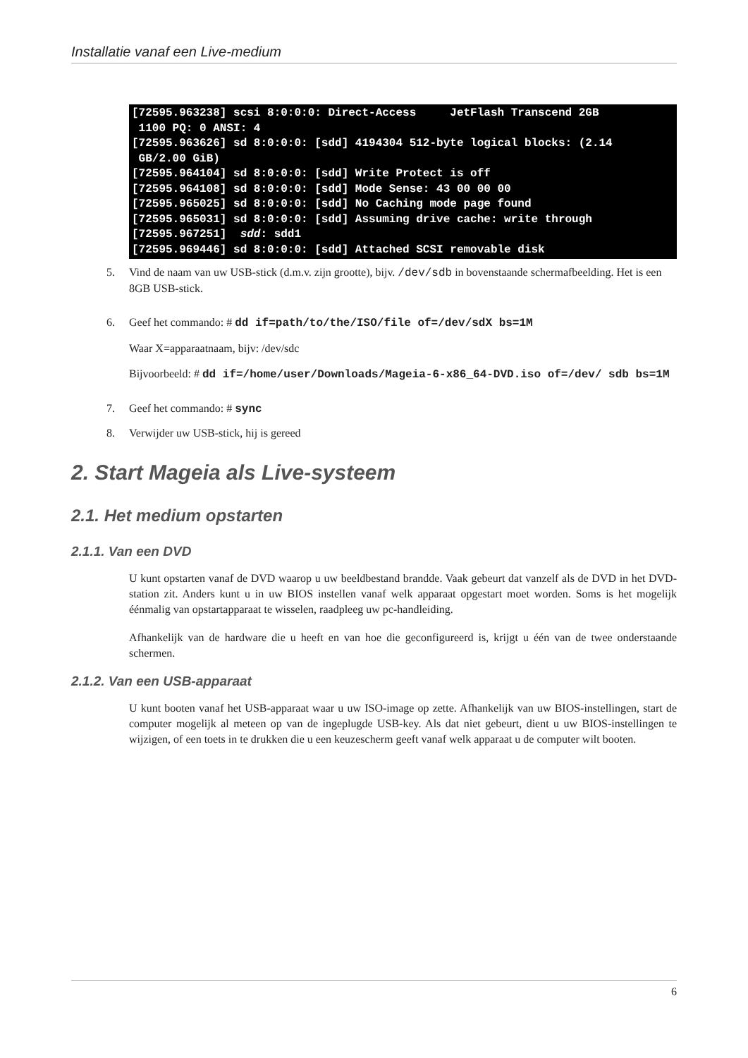Installatie vanaf een Live-medium
[72595.963238] scsi 8:0:0:0: Direct-Access     JetFlash Transcend 2GB
 1100 PQ: 0 ANSI: 4
[72595.963626] sd 8:0:0:0: [sdd] 4194304 512-byte logical blocks: (2.14
 GB/2.00 GiB)
[72595.964104] sd 8:0:0:0: [sdd] Write Protect is off
[72595.964108] sd 8:0:0:0: [sdd] Mode Sense: 43 00 00 00
[72595.965025] sd 8:0:0:0: [sdd] No Caching mode page found
[72595.965031] sd 8:0:0:0: [sdd] Assuming drive cache: write through
[72595.967251]  sdd: sdd1
[72595.969446] sd 8:0:0:0: [sdd] Attached SCSI removable disk
5. Vind de naam van uw USB-stick (d.m.v. zijn grootte), bijv. /dev/sdb in bovenstaande schermafbeelding. Het is een 8GB USB-stick.
6. Geef het commando: # dd if=path/to/the/ISO/file of=/dev/sdX bs=1M
Waar X=apparaatnaam, bijv: /dev/sdc
Bijvoorbeeld: # dd if=/home/user/Downloads/Mageia-6-x86_64-DVD.iso of=/dev/ sdb bs=1M
7. Geef het commando: # sync
8. Verwijder uw USB-stick, hij is gereed
2. Start Mageia als Live-systeem
2.1. Het medium opstarten
2.1.1. Van een DVD
U kunt opstarten vanaf de DVD waarop u uw beeldbestand brandde. Vaak gebeurt dat vanzelf als de DVD in het DVD-station zit. Anders kunt u in uw BIOS instellen vanaf welk apparaat opgestart moet worden. Soms is het mogelijk éénmalig van opstartapparaat te wisselen, raadpleeg uw pc-handleiding.
Afhankelijk van de hardware die u heeft en van hoe die geconfigureerd is, krijgt u één van de twee onderstaande schermen.
2.1.2. Van een USB-apparaat
U kunt booten vanaf het USB-apparaat waar u uw ISO-image op zette. Afhankelijk van uw BIOS-instellingen, start de computer mogelijk al meteen op van de ingeplugde USB-key. Als dat niet gebeurt, dient u uw BIOS-instellingen te wijzigen, of een toets in te drukken die u een keuzescherm geeft vanaf welk apparaat u de computer wilt booten.
6